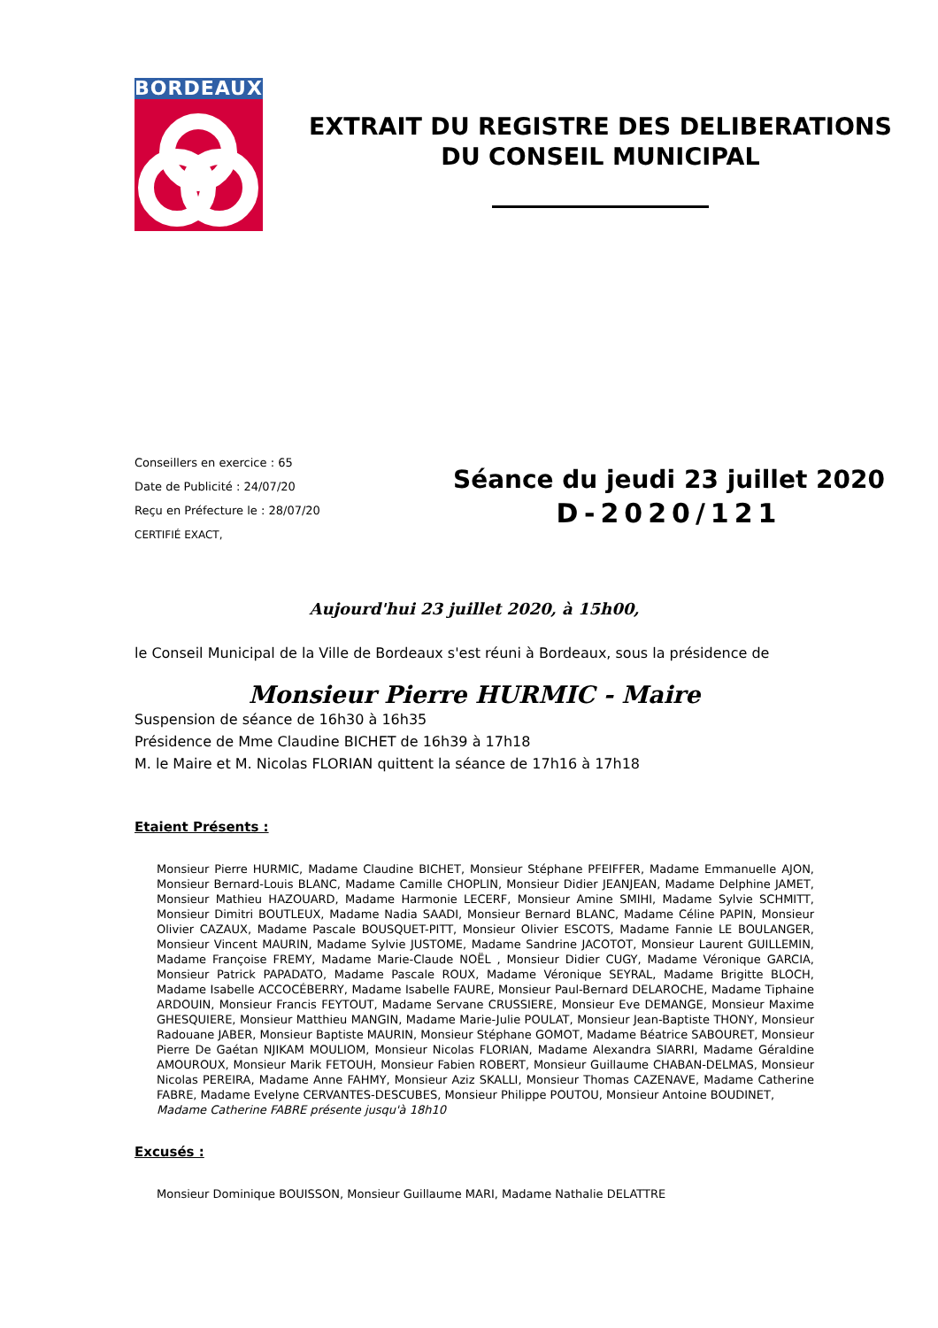BORDEAUX
EXTRAIT DU REGISTRE DES DELIBERATIONS
DU CONSEIL MUNICIPAL
Conseillers en exercice : 65
Date de Publicité : 24/07/20
Reçu en Préfecture le : 28/07/20
CERTIFIÉ EXACT,
Séance du jeudi 23 juillet 2020
D-2020/121
Aujourd'hui 23 juillet 2020, à 15h00,
le Conseil Municipal de la Ville de Bordeaux s'est réuni à Bordeaux, sous la présidence de
Monsieur Pierre HURMIC - Maire
Suspension de séance de 16h30 à 16h35
Présidence de Mme Claudine BICHET de 16h39 à 17h18
M. le Maire et M. Nicolas FLORIAN quittent la séance de 17h16 à 17h18
Etaient Présents :
Monsieur Pierre HURMIC, Madame Claudine BICHET, Monsieur Stéphane PFEIFFER, Madame Emmanuelle AJON, Monsieur Bernard-Louis BLANC, Madame Camille CHOPLIN, Monsieur Didier JEANJEAN, Madame Delphine JAMET, Monsieur Mathieu HAZOUARD, Madame Harmonie LECERF, Monsieur Amine SMIHI, Madame Sylvie SCHMITT, Monsieur Dimitri BOUTLEUX, Madame Nadia SAADI, Monsieur Bernard BLANC, Madame Céline PAPIN, Monsieur Olivier CAZAUX, Madame Pascale BOUSQUET-PITT, Monsieur Olivier ESCOTS, Madame Fannie LE BOULANGER, Monsieur Vincent MAURIN, Madame Sylvie JUSTOME, Madame Sandrine JACOTOT, Monsieur Laurent GUILLEMIN, Madame Françoise FREMY, Madame Marie-Claude NOËL , Monsieur Didier CUGY, Madame Véronique GARCIA, Monsieur Patrick PAPADATO, Madame Pascale ROUX, Madame Véronique SEYRAL, Madame Brigitte BLOCH, Madame Isabelle ACCOCÉBERRY, Madame Isabelle FAURE, Monsieur Paul-Bernard DELAROCHE, Madame Tiphaine ARDOUIN, Monsieur Francis FEYTOUT, Madame Servane CRUSSIERE, Monsieur Eve DEMANGE, Monsieur Maxime GHESQUIERE, Monsieur Matthieu MANGIN, Madame Marie-Julie POULAT, Monsieur Jean-Baptiste THONY, Monsieur Radouane JABER, Monsieur Baptiste MAURIN, Monsieur Stéphane GOMOT, Madame Béatrice SABOURET, Monsieur Pierre De Gaétan NJIKAM MOULIOM, Monsieur Nicolas FLORIAN, Madame Alexandra SIARRI, Madame Géraldine AMOUROUX, Monsieur Marik FETOUH, Monsieur Fabien ROBERT, Monsieur Guillaume CHABAN-DELMAS, Monsieur Nicolas PEREIRA, Madame Anne FAHMY, Monsieur Aziz SKALLI, Monsieur Thomas CAZENAVE, Madame Catherine FABRE, Madame Evelyne CERVANTES-DESCUBES, Monsieur Philippe POUTOU, Monsieur Antoine BOUDINET,
Madame Catherine FABRE présente jusqu'à 18h10
Excusés :
Monsieur Dominique BOUISSON, Monsieur Guillaume MARI, Madame Nathalie DELATTRE